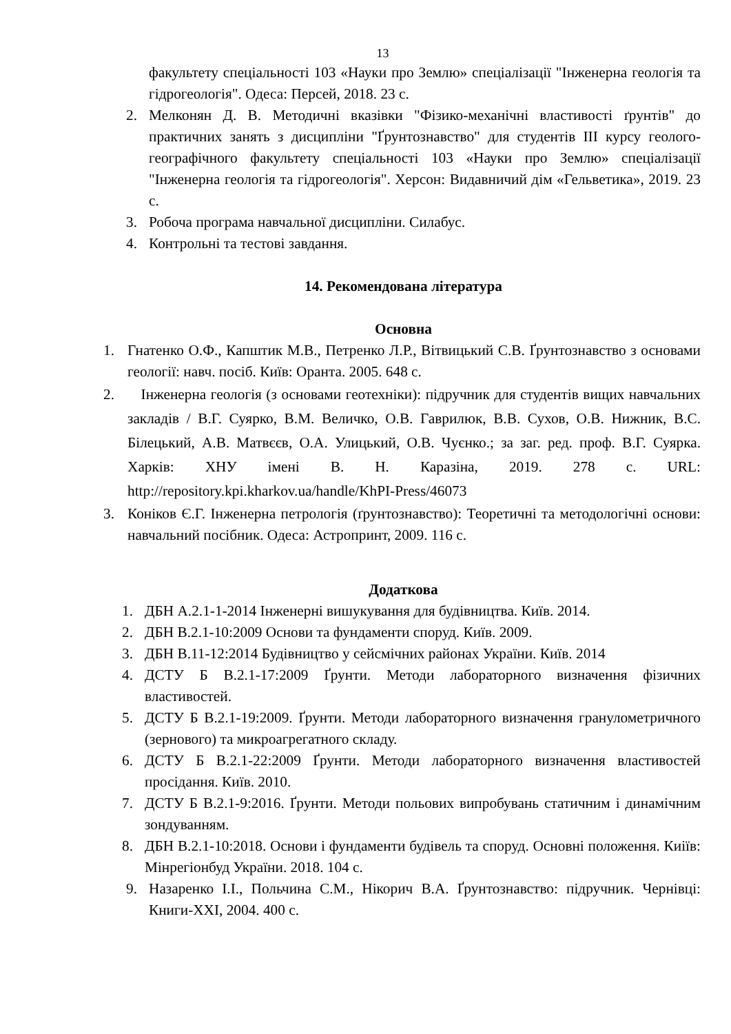13
факультету спеціальності 103 «Науки про Землю» спеціалізації "Інженерна геологія та гідрогеологія". Одеса: Персей, 2018. 23 с.
2. Мелконян Д. В. Методичні вказівки "Фізико-механічні властивості ґрунтів" до практичних занять з дисципліни "Ґрунтознавство" для студентів ІІІ курсу геолого-географічного факультету спеціальності 103 «Науки про Землю» спеціалізації "Інженерна геологія та гідрогеологія". Херсон: Видавничий дім «Гельветика», 2019. 23 с.
3. Робоча програма навчальної дисципліни. Силабус.
4. Контрольні та тестові завдання.
14. Рекомендована література
Основна
1. Гнатенко О.Ф., Капштик М.В., Петренко Л.Р., Вітвицький С.В. Ґрунтознавство з основами геології: навч. посіб. Київ: Оранта. 2005. 648 с.
2. Інженерна геологія (з основами геотехніки): підручник для студентів вищих навчальних закладів / В.Г. Суярко, В.М. Величко, О.В. Гаврилюк, В.В. Сухов, О.В. Нижник, В.С. Білецький, А.В. Матвєєв, О.А. Улицький, О.В. Чуєнко.; за заг. ред. проф. В.Г. Суярка. Харків: ХНУ імені В. Н. Каразіна, 2019. 278 с. URL: http://repository.kpi.kharkov.ua/handle/KhPI-Press/46073
3. Коніков Є.Г. Інженерна петрологія (ґрунтознавство): Теоретичні та методологічні основи: навчальний посібник. Одеса: Астропринт, 2009. 116 с.
Додаткова
1. ДБН А.2.1-1-2014 Інженерні вишукування для будівництва. Київ. 2014.
2. ДБН В.2.1-10:2009 Основи та фундаменти споруд. Київ. 2009.
3. ДБН В.11-12:2014 Будівництво у сейсмічних районах України. Київ. 2014
4. ДСТУ Б В.2.1-17:2009 Ґрунти. Методи лабораторного визначення фізичних властивостей.
5. ДСТУ Б В.2.1-19:2009. Ґрунти. Методи лабораторного визначення гранулометричного (зернового) та микроагрегатного складу.
6. ДСТУ Б В.2.1-22:2009 Ґрунти. Методи лабораторного визначення властивостей просідання. Київ. 2010.
7. ДСТУ Б В.2.1-9:2016. Ґрунти. Методи польових випробувань статичним і динамічним зондуванням.
8. ДБН В.2.1-10:2018. Основи і фундаменти будівель та споруд. Основні положення. Киіїв: Мінрегіонбуд України. 2018. 104 с.
9. Назаренко І.І., Польчина С.М., Нікорич В.А. Ґрунтознавство: підручник. Чернівці: Книги-ХХІ, 2004. 400 с.